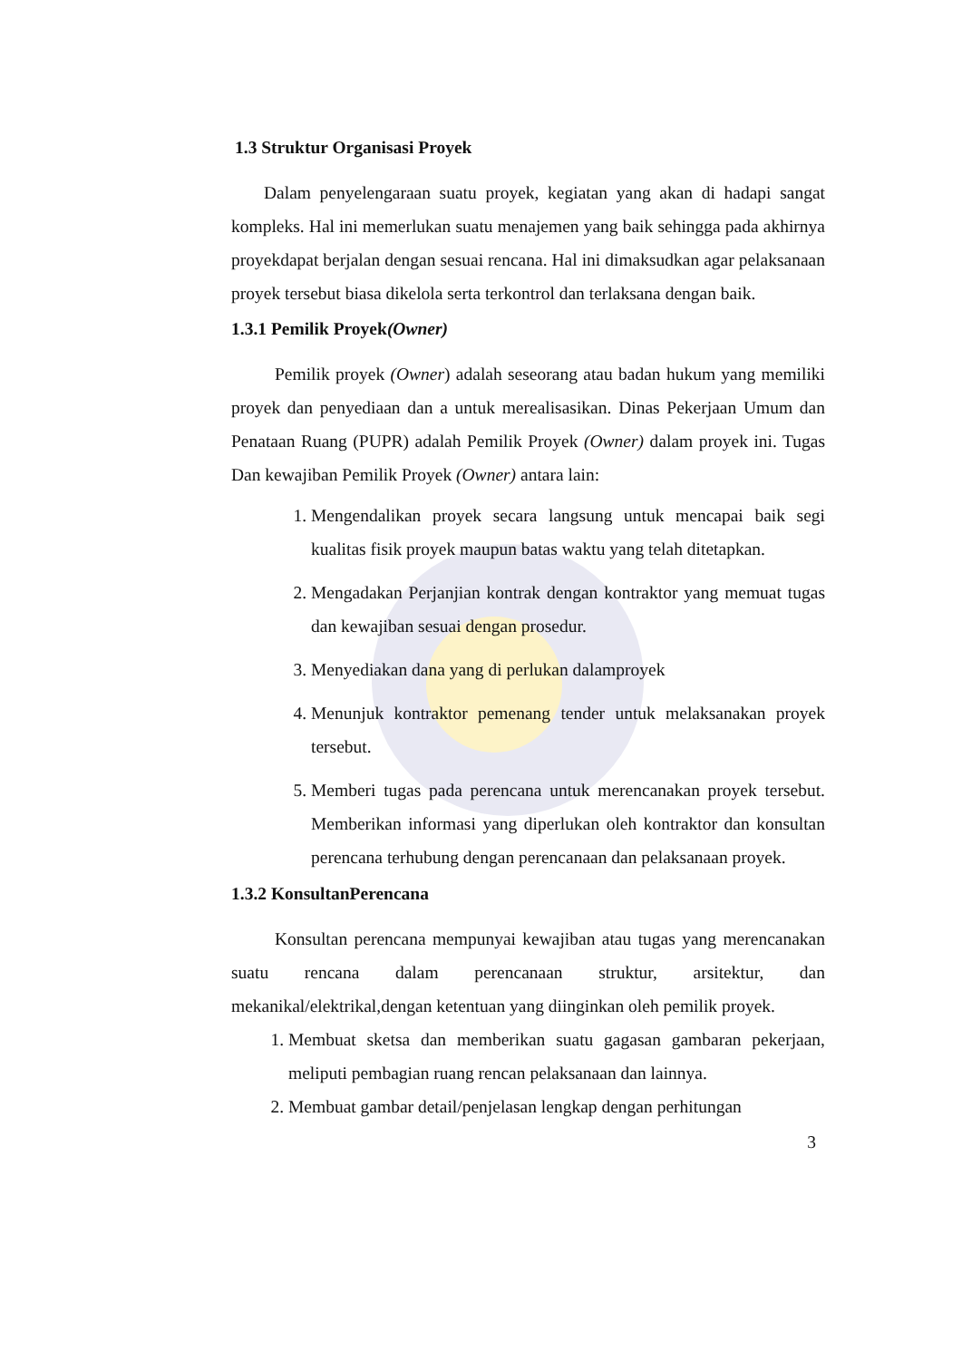1.3 Struktur Organisasi Proyek
Dalam penyelengaraan suatu proyek, kegiatan yang akan di hadapi sangat kompleks. Hal ini memerlukan suatu menajemen yang baik sehingga pada akhirnya proyekdapat berjalan dengan sesuai rencana. Hal ini dimaksudkan agar pelaksanaan proyek tersebut biasa dikelola serta terkontrol dan terlaksana dengan baik.
1.3.1 Pemilik Proyek(Owner)
Pemilik proyek (Owner) adalah seseorang atau badan hukum yang memiliki proyek dan penyediaan dan a untuk merealisasikan. Dinas Pekerjaan Umum dan Penataan Ruang (PUPR) adalah Pemilik Proyek (Owner) dalam proyek ini. Tugas Dan kewajiban Pemilik Proyek (Owner) antara lain:
1. Mengendalikan proyek secara langsung untuk mencapai baik segi kualitas fisik proyek maupun batas waktu yang telah ditetapkan.
2. Mengadakan Perjanjian kontrak dengan kontraktor yang memuat tugas dan kewajiban sesuai dengan prosedur.
3. Menyediakan dana yang di perlukan dalamproyek
4. Menunjuk kontraktor pemenang tender untuk melaksanakan proyek tersebut.
5. Memberi tugas pada perencana untuk merencanakan proyek tersebut. Memberikan informasi yang diperlukan oleh kontraktor dan konsultan perencana terhubung dengan perencanaan dan pelaksanaan proyek.
1.3.2 KonsultanPerencana
Konsultan perencana mempunyai kewajiban atau tugas yang merencanakan suatu rencana dalam perencanaan struktur, arsitektur, dan mekanikal/elektrikal,dengan ketentuan yang diinginkan oleh pemilik proyek.
1. Membuat sketsa dan memberikan suatu gagasan gambaran pekerjaan, meliputi pembagian ruang rencan pelaksanaan dan lainnya.
2. Membuat gambar detail/penjelasan lengkap dengan perhitungan
3